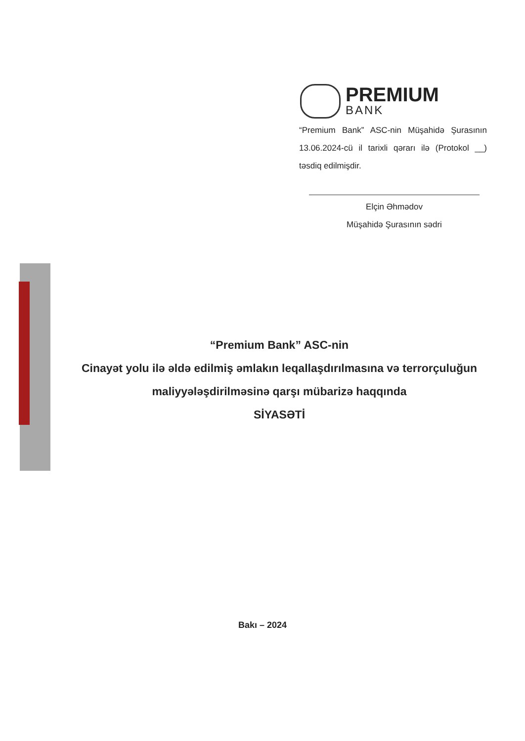PREMIUM
BANK
“Premium Bank” ASC-nin Müşahidə Şurasının 13.06.2024-cü il tarixli qərarı ilə (Protokol __) təsdiq edilmişdir.
Elçin Əhmədov
Müşahidə Şurasının sədri
“Premium Bank” ASC-nin
Cinayət yolu ilə əldə edilmiş əmlakın leqallaşdırılmasına və terrorçuluğun maliyyələşdirilməsinə qarşı mübarizə haqqında
SİYASƏTİ
Bakı – 2024